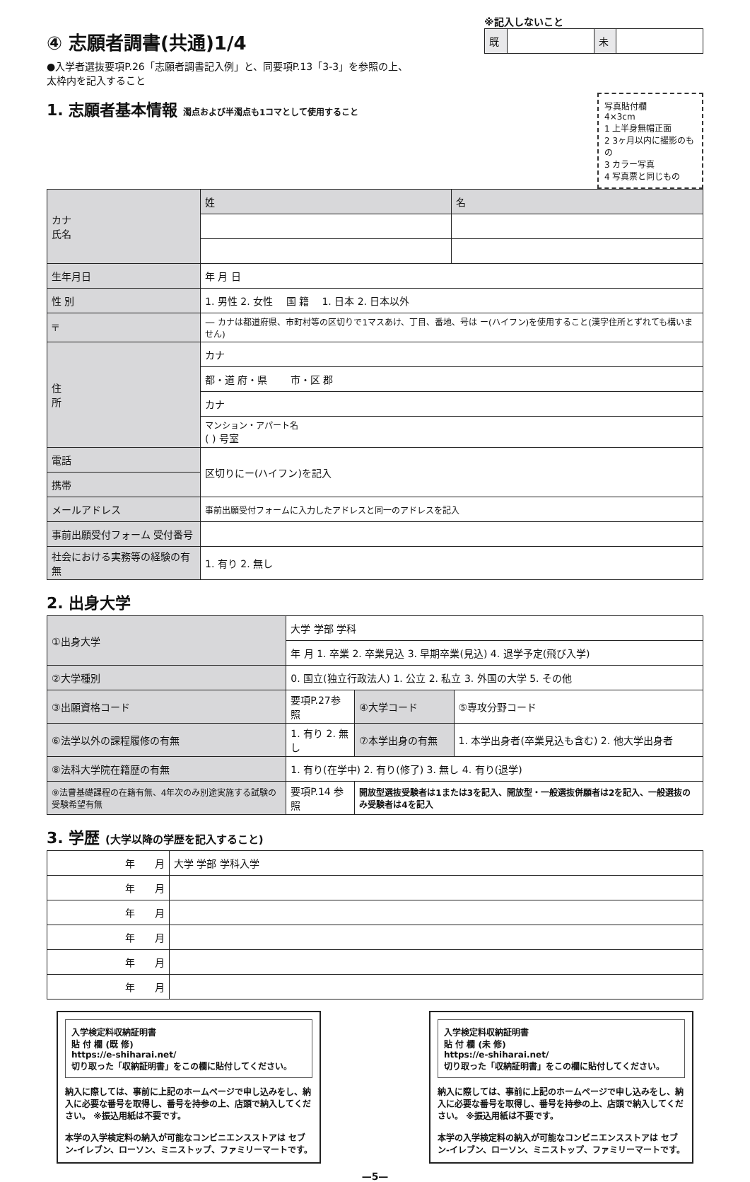④ 志願者調書(共通)1/4
●入学者選抜要項P.26「志願者調書記入例」と、同要項P.13「3-3」を参照の上、
太枠内を記入すること
※記入しないこと
| 既 | | 未 | |
1. 志願者基本情報 濁点および半濁点も1コマとして使用すること
写真貼付欄
4×3cm
1 上半身無帽正面
2 3ヶ月以内に撮影のもの
3 カラー写真
4 写真票と同じもの
| カナ 氏名 | 姓 | 名 |
| 生年月日 | 年 月 日 | |
| 性 別 | 1. 男性 2. 女性 国 籍 1. 日本 2. 日本以外 | |
| 〒 | — カナは都道府県、市町村等の区切りで1マスあけ、丁目、番地、号は ー(ハイフン)を使用すること(漢字住所とずれても構いません) | |
| 住 所 | カナ | |
| | 都・道 府・県 市・区 郡 | |
| | カナ | |
| | マンション・アパート名 ( ) 号室 | |
| 電話 | 区切りにー(ハイフン)を記入 | |
| 携帯 | | |
| メールアドレス | 事前出願受付フォームに入力したアドレスと同一のアドレスを記入 | |
| 事前出願受付フォーム 受付番号 | | |
| 社会における実務等の経験の有無 | 1. 有り 2. 無し | |
2. 出身大学
| ①出身大学 | 大学 学部 学科 | | |
| | 年 月 1. 卒業 2. 卒業見込 3. 早期卒業(見込) 4. 退学予定(飛び入学) | | |
| ②大学種別 | 0. 国立(独立行政法人) 1. 公立 2. 私立 3. 外国の大学 5. その他 | | |
| ③出願資格コード | 要項P.27参照 | ④大学コード | ⑤専攻分野コード |
| ⑥法学以外の課程履修の有無 | 1. 有り 2. 無し | ⑦本学出身の有無 | 1. 本学出身者(卒業見込も含む) 2. 他大学出身者 |
| ⑧法科大学院在籍歴の有無 | 1. 有り(在学中) 2. 有り(修了) 3. 無し 4. 有り(退学) | | |
| ⑨法曹基礎課程の在籍有無、4年次のみ別途実施する試験の受験希望有無 | 要項P.14 参照 | 開放型選抜受験者は1または3を記入、開放型・一般選抜併願者は2を記入、一般選抜のみ受験者は4を記入 | |
3. 学歴 (大学以降の学歴を記入すること)
| 年 月 | 大学 学部 学科入学 |
| 年 月 | |
| 年 月 | |
| 年 月 | |
| 年 月 | |
| 年 月 | |
入学検定料収納証明書
貼 付 欄 (既 修)
https://e-shiharai.net/
切り取った「収納証明書」をこの欄に貼付してください。
納入に際しては、事前に上記のホームページで申し込みをし、納入に必要な番号を取得し、番号を持参の上、店頭で納入してください。 ※振込用紙は不要です。
本学の入学検定料の納入が可能なコンビニエンスストアは セブン-イレブン、ローソン、ミニストップ、ファミリーマートです。
入学検定料収納証明書
貼 付 欄 (未 修)
https://e-shiharai.net/
切り取った「収納証明書」をこの欄に貼付してください。
納入に際しては、事前に上記のホームページで申し込みをし、納入に必要な番号を取得し、番号を持参の上、店頭で納入してください。 ※振込用紙は不要です。
本学の入学検定料の納入が可能なコンビニエンスストアは セブン-イレブン、ローソン、ミニストップ、ファミリーマートです。
—5—